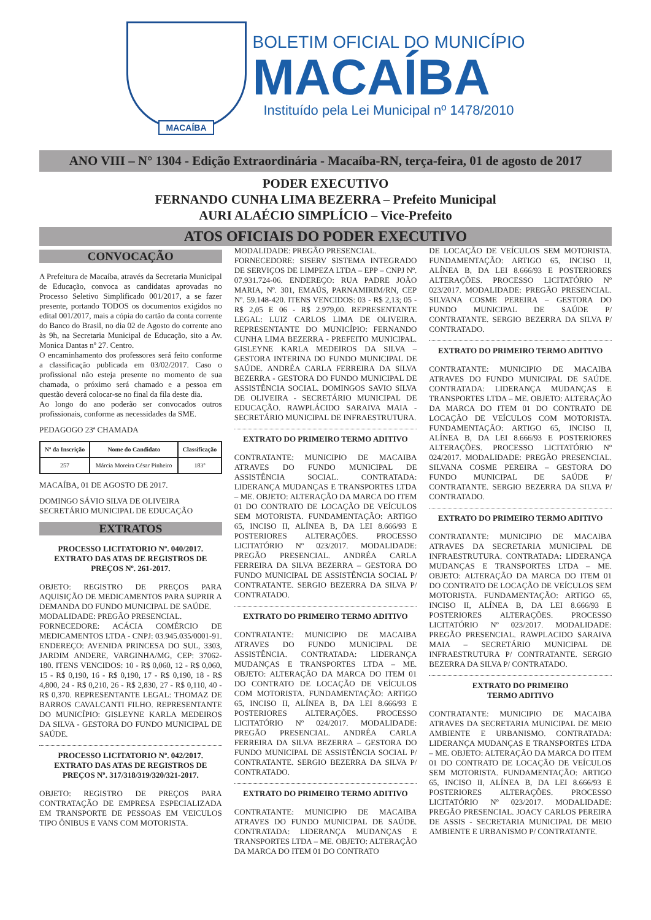MACAÍBA
BOLETIM OFICIAL DO MUNICÍPIO
MACAÍBA
Instituído pela Lei Municipal nº 1478/2010
ANO VIII – N° 1304 - Edição Extraordinária - Macaíba-RN, terça-feira, 01 de agosto de 2017
PODER EXECUTIVO
FERNANDO CUNHA LIMA BEZERRA – Prefeito Municipal
AURI ALAÉCIO SIMPLÍCIO – Vice-Prefeito
ATOS OFICIAIS DO PODER EXECUTIVO
CONVOCAÇÃO
A Prefeitura de Macaíba, através da Secretaria Municipal de Educação, convoca as candidatas aprovadas no Processo Seletivo Simplificado 001/2017, a se fazer presente, portando TODOS os documentos exigidos no edital 001/2017, mais a cópia do cartão da conta corrente do Banco do Brasil, no dia 02 de Agosto do corrente ano às 9h, na Secretaria Municipal de Educação, sito a Av. Monica Dantas nº 27. Centro.
O encaminhamento dos professores será feito conforme a classificação publicada em 03/02/2017. Caso o profissional não esteja presente no momento de sua chamada, o próximo será chamado e a pessoa em questão deverá colocar-se no final da fila deste dia.
Ao longo do ano poderão ser convocados outros profissionais, conforme as necessidades da SME.
PEDAGOGO 23ª CHAMADA
| Nº da Inscrição | Nome do Candidato | Classificação |
| --- | --- | --- |
| 257 | Márcia Moreira César Pinheiro | 183º |
MACAÍBA, 01 DE AGOSTO DE 2017.
DOMINGO SÁVIO SILVA DE OLIVEIRA
SECRETÁRIO MUNICIPAL DE EDUCAÇÃO
EXTRATOS
PROCESSO LICITATORIO Nº. 040/2017.
EXTRATO DAS ATAS DE REGISTROS DE PREÇOS Nº. 261-2017.
OBJETO: REGISTRO DE PREÇOS PARA AQUISIÇÃO DE MEDICAMENTOS PARA SUPRIR A DEMANDA DO FUNDO MUNICIPAL DE SAÚDE.
MODALIDADE: PREGÃO PRESENCIAL.
FORNECEDORE: ACÁCIA COMÉRCIO DE MEDICAMENTOS LTDA - CNPJ: 03.945.035/0001-91. ENDEREÇO: AVENIDA PRINCESA DO SUL, 3303, JARDIM ANDERE, VARGINHA/MG, CEP: 37062-180. ITENS VENCIDOS: 10 - R$ 0,060, 12 - R$ 0,060, 15 - R$ 0,190, 16 - R$ 0,190, 17 - R$ 0,190, 18 - R$ 4,800, 24 - R$ 0,210, 26 - R$ 2,830, 27 - R$ 0,110, 40 - R$ 0,370. REPRESENTANTE LEGAL: THOMAZ DE BARROS CAVALCANTI FILHO. REPRESENTANTE DO MUNICÍPIO: GISLEYNE KARLA MEDEIROS DA SILVA - GESTORA DO FUNDO MUNICIPAL DE SAÚDE.
PROCESSO LICITATORIO Nº. 042/2017.
EXTRATO DAS ATAS DE REGISTROS DE PREÇOS Nº. 317/318/319/320/321-2017.
OBJETO: REGISTRO DE PREÇOS PARA CONTRATAÇÃO DE EMPRESA ESPECIALIZADA EM TRANSPORTE DE PESSOAS EM VEICULOS TIPO ÔNIBUS E VANS COM MOTORISTA.
MODALIDADE: PREGÃO PRESENCIAL.
FORNECEDORE: SISERV SISTEMA INTEGRADO DE SERVIÇOS DE LIMPEZA LTDA – EPP – CNPJ Nº. 07.931.724-06. ENDEREÇO: RUA PADRE JOÃO MARIA, Nº. 301, EMAÚS, PARNAMIRIM/RN, CEP Nº. 59.148-420. ITENS VENCIDOS: 03 - R$ 2,13; 05 - R$ 2,05 E 06 - R$ 2.979,00. REPRESENTANTE LEGAL: LUIZ CARLOS LIMA DE OLIVEIRA. REPRESENTANTE DO MUNICÍPIO: FERNANDO CUNHA LIMA BEZERRA - PREFEITO MUNICIPAL. GISLEYNE KARLA MEDEIROS DA SILVA – GESTORA INTERINA DO FUNDO MUNICIPAL DE SAÚDE. ANDRÉA CARLA FERREIRA DA SILVA BEZERRA - GESTORA DO FUNDO MUNICIPAL DE ASSISTÊNCIA SOCIAL. DOMINGOS SAVIO SILVA DE OLIVEIRA - SECRETÁRIO MUNICIPAL DE EDUCAÇÃO. RAWPLÁCIDO SARAIVA MAIA - SECRETÁRIO MUNICIPAL DE INFRAESTRUTURA.
EXTRATO DO PRIMEIRO TERMO ADITIVO
CONTRATANTE: MUNICIPIO DE MACAIBA ATRAVES DO FUNDO MUNICIPAL DE ASSISTÊNCIA SOCIAL. CONTRATADA: LIDERANÇA MUDANÇAS E TRANSPORTES LTDA – ME. OBJETO: ALTERAÇÃO DA MARCA DO ITEM 01 DO CONTRATO DE LOCAÇÃO DE VEÍCULOS SEM MOTORISTA. FUNDAMENTAÇÃO: ARTIGO 65, INCISO II, ALÍNEA B, DA LEI 8.666/93 E POSTERIORES ALTERAÇÕES. PROCESSO LICITATÓRIO Nº 023/2017. MODALIDADE: PREGÃO PRESENCIAL. ANDRÉA CARLA FERREIRA DA SILVA BEZERRA – GESTORA DO FUNDO MUNICIPAL DE ASSISTÊNCIA SOCIAL P/ CONTRATANTE. SERGIO BEZERRA DA SILVA P/ CONTRATADO.
EXTRATO DO PRIMEIRO TERMO ADITIVO
CONTRATANTE: MUNICIPIO DE MACAIBA ATRAVES DO FUNDO MUNICIPAL DE ASSISTÊNCIA. CONTRATADA: LIDERANÇA MUDANÇAS E TRANSPORTES LTDA – ME. OBJETO: ALTERAÇÃO DA MARCA DO ITEM 01 DO CONTRATO DE LOCAÇÃO DE VEÍCULOS COM MOTORISTA. FUNDAMENTAÇÃO: ARTIGO 65, INCISO II, ALÍNEA B, DA LEI 8.666/93 E POSTERIORES ALTERAÇÕES. PROCESSO LICITATÓRIO Nº 024/2017. MODALIDADE: PREGÃO PRESENCIAL. ANDRÉA CARLA FERREIRA DA SILVA BEZERRA – GESTORA DO FUNDO MUNICIPAL DE ASSISTÊNCIA SOCIAL P/ CONTRATANTE. SERGIO BEZERRA DA SILVA P/ CONTRATADO.
EXTRATO DO PRIMEIRO TERMO ADITIVO
CONTRATANTE: MUNICIPIO DE MACAIBA ATRAVES DO FUNDO MUNICIPAL DE SAÚDE. CONTRATADA: LIDERANÇA MUDANÇAS E TRANSPORTES LTDA – ME. OBJETO: ALTERAÇÃO DA MARCA DO ITEM 01 DO CONTRATO
DE LOCAÇÃO DE VEÍCULOS SEM MOTORISTA. FUNDAMENTAÇÃO: ARTIGO 65, INCISO II, ALÍNEA B, DA LEI 8.666/93 E POSTERIORES ALTERAÇÕES. PROCESSO LICITATÓRIO Nº 023/2017. MODALIDADE: PREGÃO PRESENCIAL. SILVANA COSME PEREIRA – GESTORA DO FUNDO MUNICIPAL DE SAÚDE P/ CONTRATANTE. SERGIO BEZERRA DA SILVA P/ CONTRATADO.
EXTRATO DO PRIMEIRO TERMO ADITIVO
CONTRATANTE: MUNICIPIO DE MACAIBA ATRAVES DO FUNDO MUNICIPAL DE SAÚDE. CONTRATADA: LIDERANÇA MUDANÇAS E TRANSPORTES LTDA – ME. OBJETO: ALTERAÇÃO DA MARCA DO ITEM 01 DO CONTRATO DE LOCAÇÃO DE VEÍCULOS COM MOTORISTA. FUNDAMENTAÇÃO: ARTIGO 65, INCISO II, ALÍNEA B, DA LEI 8.666/93 E POSTERIORES ALTERAÇÕES. PROCESSO LICITATÓRIO Nº 024/2017. MODALIDADE: PREGÃO PRESENCIAL. SILVANA COSME PEREIRA – GESTORA DO FUNDO MUNICIPAL DE SAÚDE P/ CONTRATANTE. SERGIO BEZERRA DA SILVA P/ CONTRATADO.
EXTRATO DO PRIMEIRO TERMO ADITIVO
CONTRATANTE: MUNICIPIO DE MACAIBA ATRAVES DA SECRETARIA MUNICIPAL DE INFRAESTRUTURA. CONTRATADA: LIDERANÇA MUDANÇAS E TRANSPORTES LTDA – ME. OBJETO: ALTERAÇÃO DA MARCA DO ITEM 01 DO CONTRATO DE LOCAÇÃO DE VEÍCULOS SEM MOTORISTA. FUNDAMENTAÇÃO: ARTIGO 65, INCISO II, ALÍNEA B, DA LEI 8.666/93 E POSTERIORES ALTERAÇÕES. PROCESSO LICITATÓRIO Nº 023/2017. MODALIDADE: PREGÃO PRESENCIAL. RAWPLACIDO SARAIVA MAIA – SECRETÁRIO MUNICIPAL DE INFRAESTRUTURA P/ CONTRATANTE. SERGIO BEZERRA DA SILVA P/ CONTRATADO.
EXTRATO DO PRIMEIRO
TERMO ADITIVO
CONTRATANTE: MUNICIPIO DE MACAIBA ATRAVES DA SECRETARIA MUNICIPAL DE MEIO AMBIENTE E URBANISMO. CONTRATADA: LIDERANÇA MUDANÇAS E TRANSPORTES LTDA – ME. OBJETO: ALTERAÇÃO DA MARCA DO ITEM 01 DO CONTRATO DE LOCAÇÃO DE VEÍCULOS SEM MOTORISTA. FUNDAMENTAÇÃO: ARTIGO 65, INCISO II, ALÍNEA B, DA LEI 8.666/93 E POSTERIORES ALTERAÇÕES. PROCESSO LICITATÓRIO Nº 023/2017. MODALIDADE: PREGÃO PRESENCIAL. JOACY CARLOS PEREIRA DE ASSIS - SECRETARIA MUNICIPAL DE MEIO AMBIENTE E URBANISMO P/ CONTRATANTE.